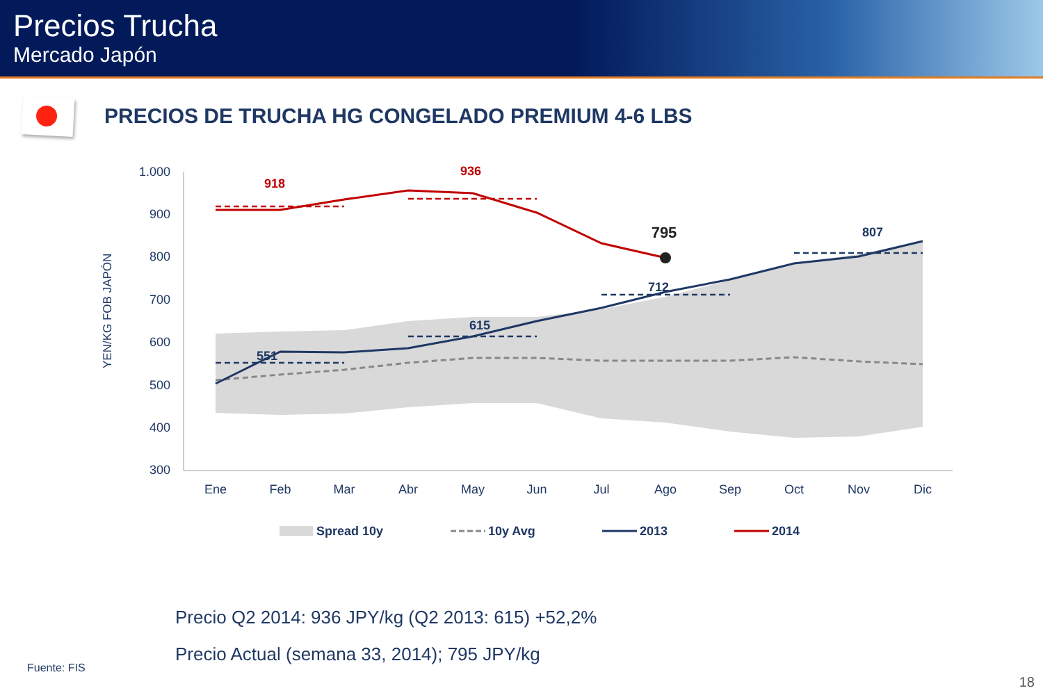Precios Trucha
Mercado Japón
PRECIOS DE TRUCHA HG CONGELADO PREMIUM 4-6 LBS
1.000
900
800
700
600
500
400
300
YEN/KG FOB JAPÓN
Ene
Feb
Mar
Abr
May
Jun
Jul
Ago
Sep
Oct
Nov
Dic
918
936
795
807
712
615
551
Spread 10y
10y Avg
2013
2014
Precio Q2 2014: 936 JPY/kg (Q2 2013: 615) +52,2%
Precio Actual (semana 33, 2014); 795 JPY/kg
Fuente: FIS
18